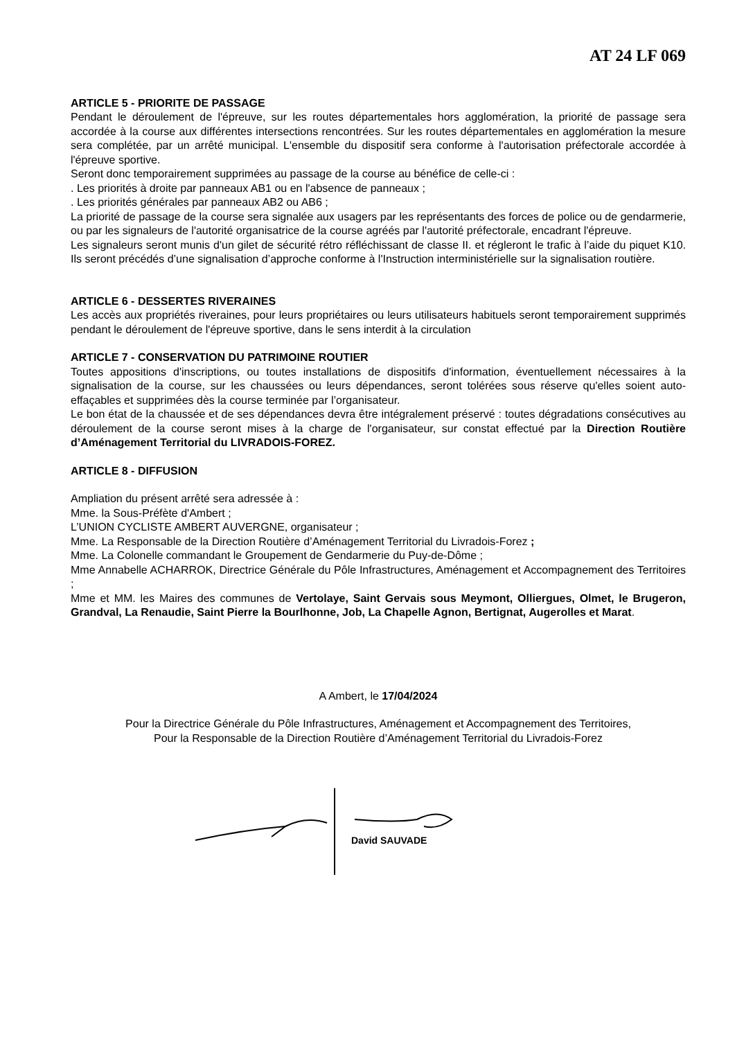AT 24 LF 069
ARTICLE 5 - PRIORITE DE PASSAGE
Pendant le déroulement de l'épreuve, sur les routes départementales hors agglomération, la priorité de passage sera accordée à la course aux différentes intersections rencontrées. Sur les routes départementales en agglomération la mesure sera complétée, par un arrêté municipal. L'ensemble du dispositif sera conforme à l'autorisation préfectorale accordée à l'épreuve sportive.
Seront donc temporairement supprimées au passage de la course au bénéfice de celle-ci :
. Les priorités à droite par panneaux AB1 ou en l'absence de panneaux ;
. Les priorités générales par panneaux AB2 ou AB6 ;
La priorité de passage de la course sera signalée aux usagers par les représentants des forces de police ou de gendarmerie, ou par les signaleurs de l'autorité organisatrice de la course agréés par l'autorité préfectorale, encadrant l'épreuve.
Les signaleurs seront munis d'un gilet de sécurité rétro réfléchissant de classe II. et régleront le trafic à l’aide du piquet K10. Ils seront précédés d’une signalisation d’approche conforme à l'Instruction interministérielle sur la signalisation routière.
ARTICLE 6 - DESSERTES RIVERAINES
Les accès aux propriétés riveraines, pour leurs propriétaires ou leurs utilisateurs habituels seront temporairement supprimés pendant le déroulement de l'épreuve sportive, dans le sens interdit à la circulation
ARTICLE 7 - CONSERVATION DU PATRIMOINE ROUTIER
Toutes appositions d'inscriptions, ou toutes installations de dispositifs d'information, éventuellement nécessaires à la signalisation de la course, sur les chaussées ou leurs dépendances, seront tolérées sous réserve qu'elles soient auto-effaçables et supprimées dès la course terminée par l’organisateur.
Le bon état de la chaussée et de ses dépendances devra être intégralement préservé : toutes dégradations consécutives au déroulement de la course seront mises à la charge de l'organisateur, sur constat effectué par la Direction Routière d’Aménagement Territorial du LIVRADOIS-FOREZ.
ARTICLE 8 - DIFFUSION
Ampliation du présent arrêté sera adressée à :
Mme. la Sous-Préfète d'Ambert ;
L’UNION CYCLISTE AMBERT AUVERGNE, organisateur ;
Mme. La Responsable de la Direction Routière d’Aménagement Territorial du Livradois-Forez ;
Mme. La Colonelle commandant le Groupement de Gendarmerie du Puy-de-Dôme ;
Mme Annabelle ACHARROK, Directrice Générale du Pôle Infrastructures, Aménagement et Accompagnement des Territoires ;
Mme et MM. les Maires des communes de Vertolaye, Saint Gervais sous Meymont, Olliergues, Olmet, le Brugeron, Grandval, La Renaudie, Saint Pierre la Bourlhonne, Job, La Chapelle Agnon, Bertignat, Augerolles et Marat.
A Ambert, le 17/04/2024
Pour la Directrice Générale du Pôle Infrastructures, Aménagement et Accompagnement des Territoires,
Pour la Responsable de la Direction Routière d’Aménagement Territorial du Livradois-Forez
David SAUVADE